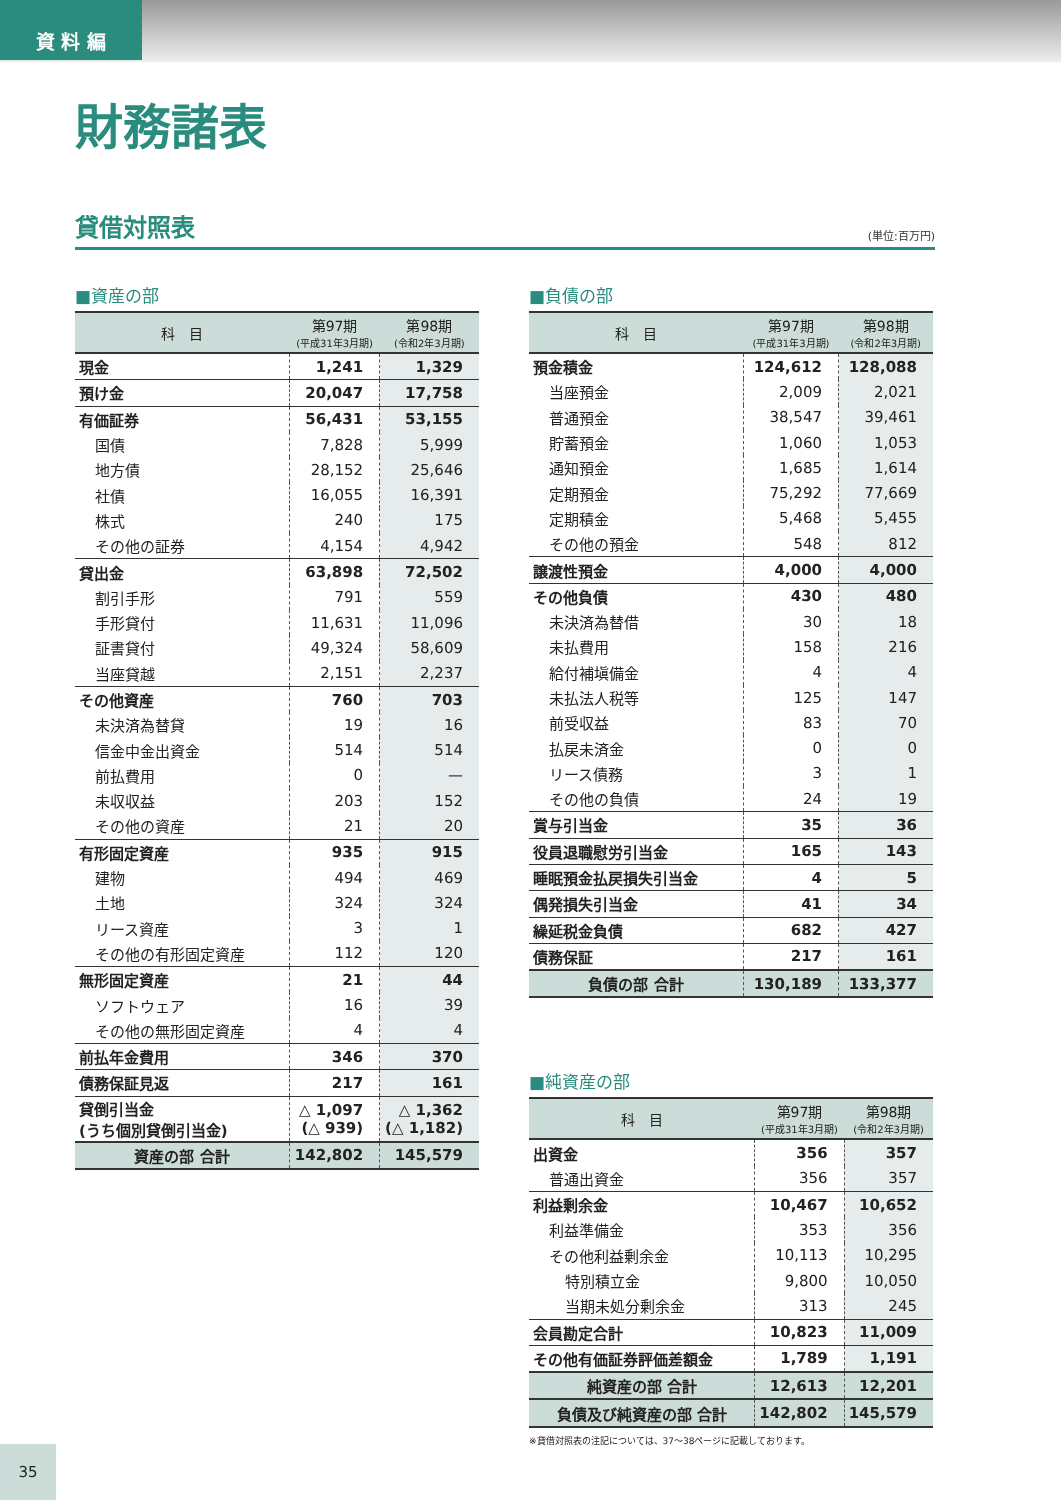資 料 編
財務諸表
貸借対照表 (単位:百万円)
■資産の部
| 科 目 | 第97期 (平成31年3月期) | 第98期 (令和2年3月期) |
| --- | --- | --- |
| 現金 | 1,241 | 1,329 |
| 預け金 | 20,047 | 17,758 |
| 有価証券 | 56,431 | 53,155 |
| 国債 | 7,828 | 5,999 |
| 地方債 | 28,152 | 25,646 |
| 社債 | 16,055 | 16,391 |
| 株式 | 240 | 175 |
| その他の証券 | 4,154 | 4,942 |
| 貸出金 | 63,898 | 72,502 |
| 割引手形 | 791 | 559 |
| 手形貸付 | 11,631 | 11,096 |
| 証書貸付 | 49,324 | 58,609 |
| 当座貸越 | 2,151 | 2,237 |
| その他資産 | 760 | 703 |
| 未決済為替貸 | 19 | 16 |
| 信金中金出資金 | 514 | 514 |
| 前払費用 | 0 | — |
| 未収収益 | 203 | 152 |
| その他の資産 | 21 | 20 |
| 有形固定資産 | 935 | 915 |
| 建物 | 494 | 469 |
| 土地 | 324 | 324 |
| リース資産 | 3 | 1 |
| その他の有形固定資産 | 112 | 120 |
| 無形固定資産 | 21 | 44 |
| ソフトウェア | 16 | 39 |
| その他の無形固定資産 | 4 | 4 |
| 前払年金費用 | 346 | 370 |
| 債務保証見返 | 217 | 161 |
| 貸倒引当金 (うち個別貸倒引当金) | △ 1,097 (△ 939) | △ 1,362 (△ 1,182) |
| 資産の部 合計 | 142,802 | 145,579 |
■負債の部
| 科 目 | 第97期 (平成31年3月期) | 第98期 (令和2年3月期) |
| --- | --- | --- |
| 預金積金 | 124,612 | 128,088 |
| 当座預金 | 2,009 | 2,021 |
| 普通預金 | 38,547 | 39,461 |
| 貯蓄預金 | 1,060 | 1,053 |
| 通知預金 | 1,685 | 1,614 |
| 定期預金 | 75,292 | 77,669 |
| 定期積金 | 5,468 | 5,455 |
| その他の預金 | 548 | 812 |
| 譲渡性預金 | 4,000 | 4,000 |
| その他負債 | 430 | 480 |
| 未決済為替借 | 30 | 18 |
| 未払費用 | 158 | 216 |
| 給付補塡備金 | 4 | 4 |
| 未払法人税等 | 125 | 147 |
| 前受収益 | 83 | 70 |
| 払戻未済金 | 0 | 0 |
| リース債務 | 3 | 1 |
| その他の負債 | 24 | 19 |
| 賞与引当金 | 35 | 36 |
| 役員退職慰労引当金 | 165 | 143 |
| 睡眠預金払戻損失引当金 | 4 | 5 |
| 偶発損失引当金 | 41 | 34 |
| 繰延税金負債 | 682 | 427 |
| 債務保証 | 217 | 161 |
| 負債の部 合計 | 130,189 | 133,377 |
■純資産の部
| 科 目 | 第97期 (平成31年3月期) | 第98期 (令和2年3月期) |
| --- | --- | --- |
| 出資金 | 356 | 357 |
| 普通出資金 | 356 | 357 |
| 利益剰余金 | 10,467 | 10,652 |
| 利益準備金 | 353 | 356 |
| その他利益剰余金 | 10,113 | 10,295 |
| 特別積立金 | 9,800 | 10,050 |
| 当期未処分剰余金 | 313 | 245 |
| 会員勘定合計 | 10,823 | 11,009 |
| その他有価証券評価差額金 | 1,789 | 1,191 |
| 純資産の部 合計 | 12,613 | 12,201 |
| 負債及び純資産の部 合計 | 142,802 | 145,579 |
※貸借対照表の注記については、37〜38ページに記載しております。
35